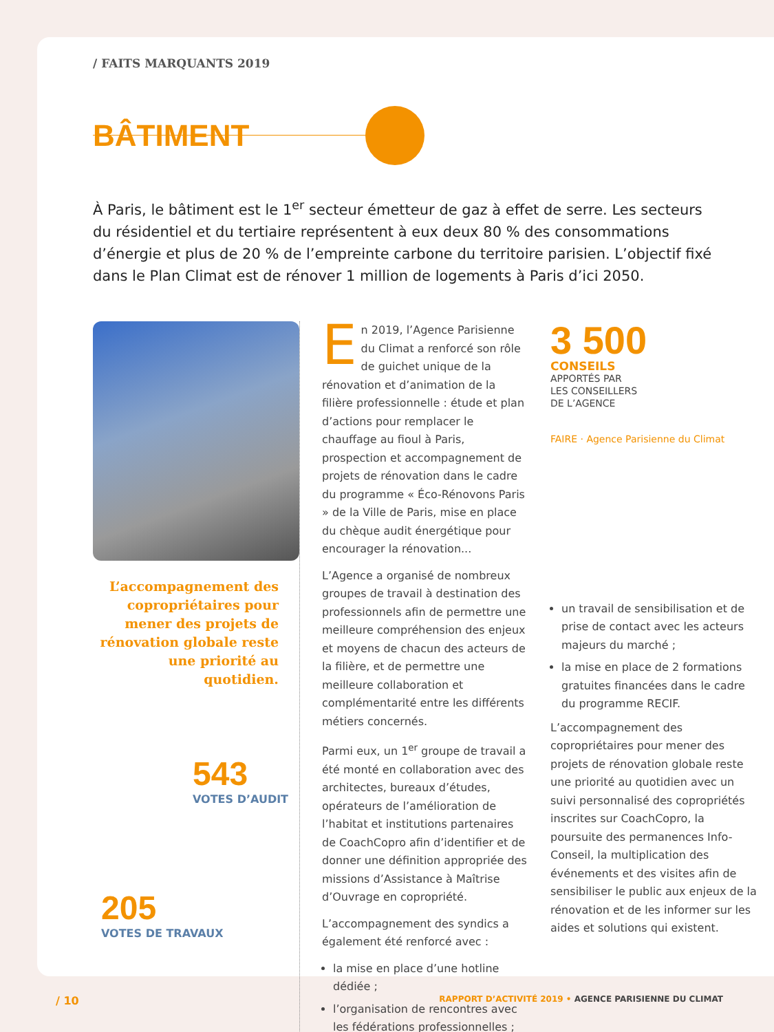/ FAITS MARQUANTS 2019
BÂTIMENT
À Paris, le bâtiment est le 1<sup>er</sup> secteur émetteur de gaz à effet de serre. Les secteurs du résidentiel et du tertiaire représentent à eux deux 80 % des consommations d’énergie et plus de 20 % de l’empreinte carbone du territoire parisien. L’objectif fixé dans le Plan Climat est de rénover 1 million de logements à Paris d’ici 2050.
L’accompagnement des copropriétaires pour mener des projets de rénovation globale reste une priorité au quotidien.
543
VOTES D’AUDIT
205
VOTES DE TRAVAUX
En 2019, l’Agence Parisienne du Climat a renforcé son rôle de guichet unique de la rénovation et d’animation de la filière professionnelle : étude et plan d’actions pour remplacer le chauffage au fioul à Paris, prospection et accompagnement de projets de rénovation dans le cadre du programme « Éco-Rénovons Paris » de la Ville de Paris, mise en place du chèque audit énergétique pour encourager la rénovation...
L’Agence a organisé de nombreux groupes de travail à destination des professionnels afin de permettre une meilleure compréhension des enjeux et moyens de chacun des acteurs de la filière, et de permettre une meilleure collaboration et complémentarité entre les différents métiers concernés.
Parmi eux, un 1<sup>er</sup> groupe de travail a été monté en collaboration avec des architectes, bureaux d’études, opérateurs de l’amélioration de l’habitat et institutions partenaires de CoachCopro afin d’identifier et de donner une définition appropriée des missions d’Assistance à Maîtrise d’Ouvrage en copropriété.
L’accompagnement des syndics a également été renforcé avec :
la mise en place d’une hotline dédiée ;
l’organisation de rencontres avec les fédérations professionnelles ;
3 500
CONSEILS
APPORTÉS PAR
LES CONSEILLERS
DE L’AGENCE
FAIRE · Agence Parisienne du Climat
un travail de sensibilisation et de prise de contact avec les acteurs majeurs du marché ;
la mise en place de 2 formations gratuites financées dans le cadre du programme RECIF.
L’accompagnement des copropriétaires pour mener des projets de rénovation globale reste une priorité au quotidien avec un suivi personnalisé des copropriétés inscrites sur CoachCopro, la poursuite des permanences Info-Conseil, la multiplication des événements et des visites afin de sensibiliser le public aux enjeux de la rénovation et de les informer sur les aides et solutions qui existent.
/ 10 RAPPORT D’ACTIVITÉ 2019 • AGENCE PARISIENNE DU CLIMAT